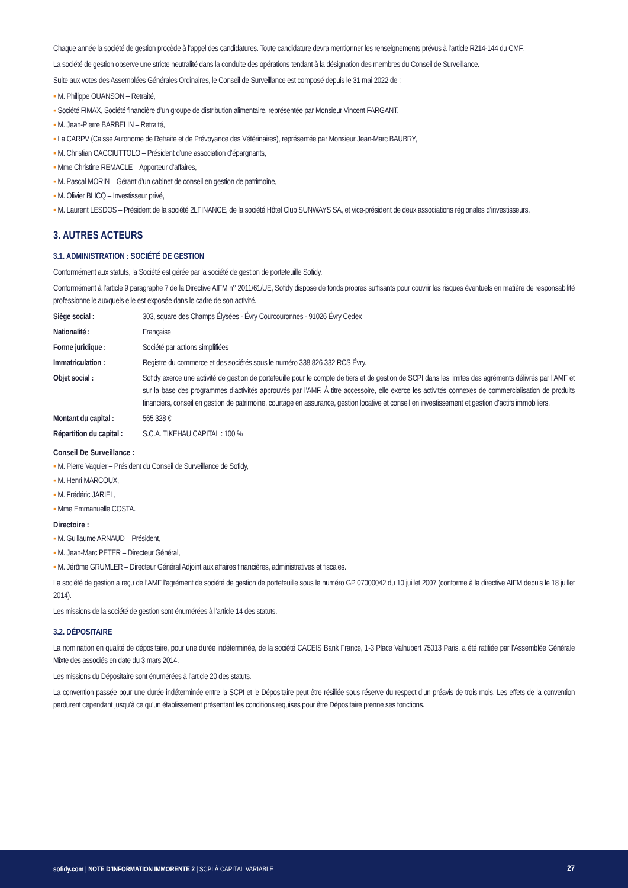Chaque année la société de gestion procède à l’appel des candidatures. Toute candidature devra mentionner les renseignements prévus à l’article R214-144 du CMF.
La société de gestion observe une stricte neutralité dans la conduite des opérations tendant à la désignation des membres du Conseil de Surveillance.
Suite aux votes des Assemblées Générales Ordinaires, le Conseil de Surveillance est composé depuis le 31 mai 2022 de :
▪ M. Philippe OUANSON – Retraité,
▪ Société FIMAX, Société financière d’un groupe de distribution alimentaire, représentée par Monsieur Vincent FARGANT,
▪ M. Jean-Pierre BARBELIN – Retraité,
▪ La CARPV (Caisse Autonome de Retraite et de Prévoyance des Vétérinaires), représentée par Monsieur Jean-Marc BAUBRY,
▪ M. Christian CACCIUTTOLO – Président d’une association d’épargnants,
▪ Mme Christine REMACLE – Apporteur d’affaires,
▪ M. Pascal MORIN – Gérant d’un cabinet de conseil en gestion de patrimoine,
▪ M. Olivier BLICQ – Investisseur privé,
▪ M. Laurent LESDOS – Président de la société 2LFINANCE, de la société Hôtel Club SUNWAYS SA, et vice-président de deux associations régionales d’investisseurs.
3. AUTRES ACTEURS
3.1. ADMINISTRATION : SOCIÉTÉ DE GESTION
Conformément aux statuts, la Société est gérée par la société de gestion de portefeuille Sofidy.
Conformément à l’article 9 paragraphe 7 de la Directive AIFM n° 2011/61/UE, Sofidy dispose de fonds propres suffisants pour couvrir les risques éventuels en matière de responsabilité professionnelle auxquels elle est exposée dans le cadre de son activité.
| Siège social : | 303, square des Champs Élysées - Évry Courcouronnes - 91026 Évry Cedex |
| Nationalité : | Française |
| Forme juridique : | Société par actions simplifiées |
| Immatriculation : | Registre du commerce et des sociétés sous le numéro 338 826 332 RCS Évry. |
| Objet social : | Sofidy exerce une activité de gestion de portefeuille pour le compte de tiers et de gestion de SCPI dans les limites des agréments délivrés par l’AMF et sur la base des programmes d’activités approuvés par l’AMF. À titre accessoire, elle exerce les activités connexes de commercialisation de produits financiers, conseil en gestion de patrimoine, courtage en assurance, gestion locative et conseil en investissement et gestion d’actifs immobiliers. |
| Montant du capital : | 565 328 € |
| Répartition du capital : | S.C.A. TIKEHAU CAPITAL : 100 % |
Conseil De Surveillance :
▪ M. Pierre Vaquier – Président du Conseil de Surveillance de Sofidy,
▪ M. Henri MARCOUX,
▪ M. Frédéric JARIEL,
▪ Mme Emmanuelle COSTA.
Directoire :
▪ M. Guillaume ARNAUD – Président,
▪ M. Jean-Marc PETER – Directeur Général,
▪ M. Jérôme GRUMLER – Directeur Général Adjoint aux affaires financières, administratives et fiscales.
La société de gestion a reçu de l’AMF l’agrément de société de gestion de portefeuille sous le numéro GP 07000042 du 10 juillet 2007 (conforme à la directive AIFM depuis le 18 juillet 2014).
Les missions de la société de gestion sont énumérées à l’article 14 des statuts.
3.2. DÉPOSITAIRE
La nomination en qualité de dépositaire, pour une durée indéterminée, de la société CACEIS Bank France, 1-3 Place Valhubert 75013 Paris, a été ratifiée par l’Assemblée Générale Mixte des associés en date du 3 mars 2014.
Les missions du Dépositaire sont énumérées à l’article 20 des statuts.
La convention passée pour une durée indéterminée entre la SCPI et le Dépositaire peut être résiliée sous réserve du respect d’un préavis de trois mois. Les effets de la convention perdurent cependant jusqu’à ce qu’un établissement présentant les conditions requises pour être Dépositaire prenne ses fonctions.
sofidy.com | NOTE D’INFORMATION IMMORENTE 2 | SCPI À CAPITAL VARIABLE
27